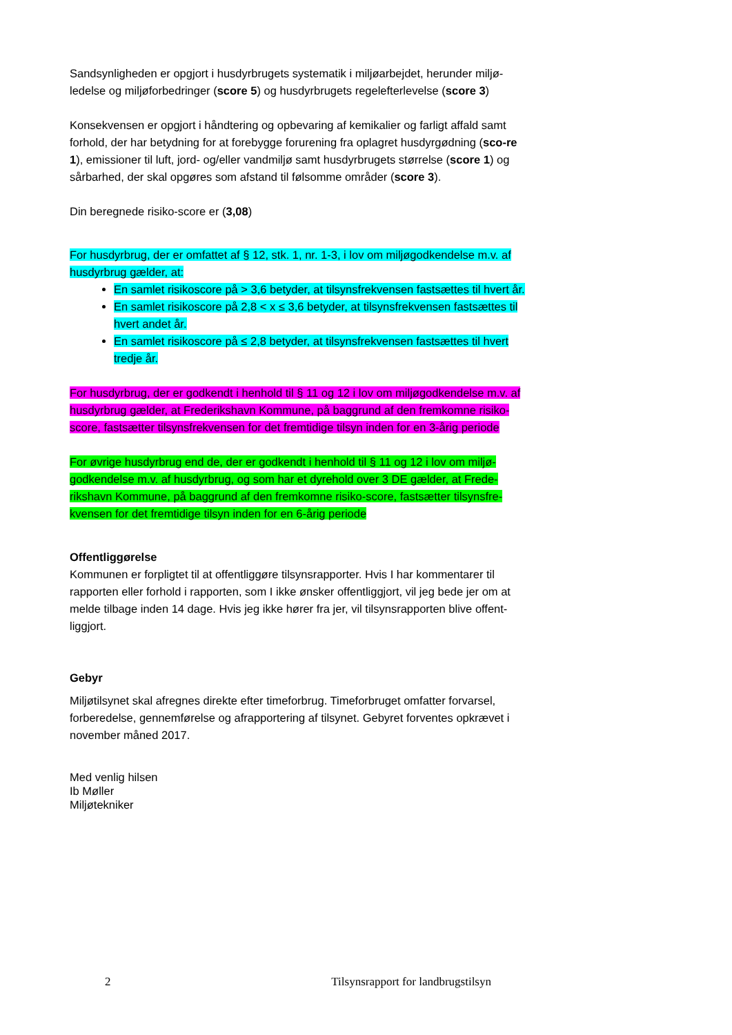Sandsynligheden er opgjort i husdyrbrugets systematik i miljøarbejdet, herunder miljø-ledelse og miljøforbedringer (score 5) og husdyrbrugets regelefterlevelse (score 3)
Konsekvensen er opgjort i håndtering og opbevaring af kemikalier og farligt affald samt forhold, der har betydning for at forebygge forurening fra oplagret husdyrgødning (sco-re 1), emissioner til luft, jord- og/eller vandmiljø samt husdyrbrugets størrelse (score 1) og sårbarhed, der skal opgøres som afstand til følsomme områder (score 3).
Din beregnede risiko-score er (3,08)
For husdyrbrug, der er omfattet af § 12, stk. 1, nr. 1-3, i lov om miljøgodkendelse m.v. af husdyrbrug gælder, at:
En samlet risikoscore på > 3,6 betyder, at tilsynsfrekvensen fastsættes til hvert år.
En samlet risikoscore på 2,8 < x ≤ 3,6 betyder, at tilsynsfrekvensen fastsættes til hvert andet år.
En samlet risikoscore på ≤ 2,8 betyder, at tilsynsfrekvensen fastsættes til hvert tredje år.
For husdyrbrug, der er godkendt i henhold til § 11 og 12 i lov om miljøgodkendelse m.v. af husdyrbrug gælder, at Frederikshavn Kommune, på baggrund af den fremkomne risiko-score, fastsætter tilsynsfrekvensen for det fremtidige tilsyn inden for en 3-årig periode
For øvrige husdyrbrug end de, der er godkendt i henhold til § 11 og 12 i lov om miljø-godkendelse m.v. af husdyrbrug, og som har et dyrehold over 3 DE gælder, at Frede-rikshavn Kommune, på baggrund af den fremkomne risiko-score, fastsætter tilsynsfre-kvensen for det fremtidige tilsyn inden for en 6-årig periode
Offentliggørelse
Kommunen er forpligtet til at offentliggøre tilsynsrapporter. Hvis I har kommentarer til rapporten eller forhold i rapporten, som I ikke ønsker offentliggjort, vil jeg bede jer om at melde tilbage inden 14 dage. Hvis jeg ikke hører fra jer, vil tilsynsrapporten blive offent-liggjort.
Gebyr
Miljøtilsynet skal afregnes direkte efter timeforbrug. Timeforbruget omfatter forvarsel, forberedelse, gennemførelse og afrapportering af tilsynet. Gebyret forventes opkrævet i november måned 2017.
Med venlig hilsen
Ib Møller
Miljøtekniker
2 Tilsynsrapport for landbrugstilsyn